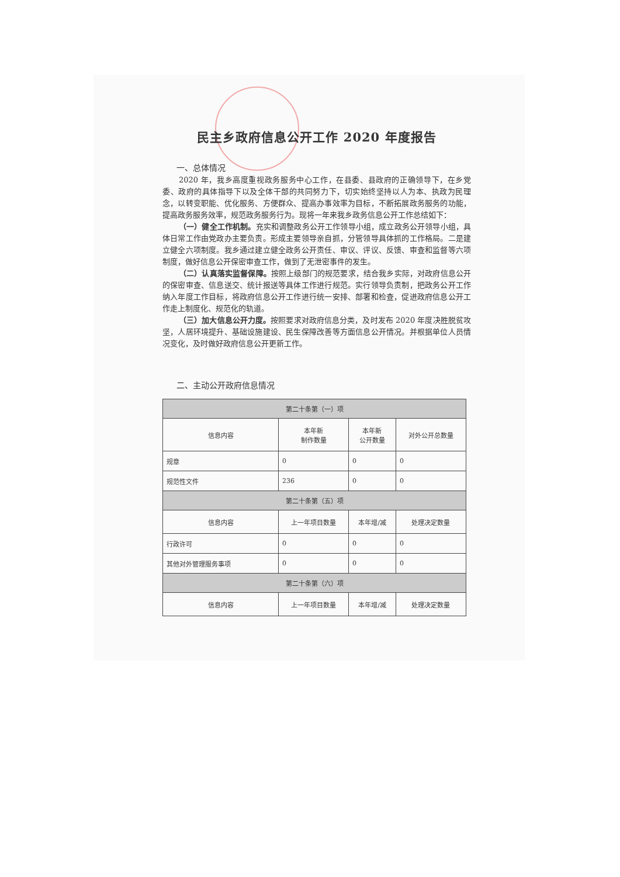民主乡政府信息公开工作 2020 年度报告
一、总体情况
2020 年，我乡高度重视政务服务中心工作，在县委、县政府的正确领导下，在乡党委、政府的具体指导下以及全体干部的共同努力下，切实始终坚持以人为本、执政为民理念，以转变职能、优化服务、方便群众、提高办事效率为目标，不断拓展政务服务的功能，提高政务服务效率，规范政务服务行为。现将一年来我乡政务信息公开工作总结如下：
（一）健全工作机制。充实和调整政务公开工作领导小组，成立政务公开领导小组，具体日常工作由党政办主要负责。形成主要领导亲自抓，分管领导具体抓的工作格局。二是建立健全六项制度。我乡通过建立健全政务公开责任、审议、评议、反馈、审查和监督等六项制度，做好信息公开保密审查工作，做到了无泄密事件的发生。
（二）认真落实监督保障。按照上级部门的规范要求，结合我乡实际，对政府信息公开的保密审查、信息送交、统计报送等具体工作进行规范。实行领导负责制，把政务公开工作纳入年度工作目标，将政府信息公开工作进行统一安排、部署和检查，促进政府信息公开工作走上制度化、规范化的轨道。
（三）加大信息公开力度。按照要求对政府信息分类，及时发布 2020 年度决胜脱贫攻坚，人居环境提升、基础设施建设、民生保障改善等方面信息公开情况。并根据单位人员情况变化，及时做好政府信息公开更新工作。
二、主动公开政府信息情况
| 第二十条第（一）项 | | | |
| --- | --- | --- | --- |
| 信息内容 | 本年新 制作数量 | 本年新 公开数量 | 对外公开总数量 |
| 规章 | 0 | 0 | 0 |
| 规范性文件 | 236 | 0 | 0 |
| 第二十条第（五）项 | | | |
| 信息内容 | 上一年项目数量 | 本年增/减 | 处理决定数量 |
| 行政许可 | 0 | 0 | 0 |
| 其他对外管理服务事项 | 0 | 0 | 0 |
| 第二十条第（六）项 | | | |
| 信息内容 | 上一年项目数量 | 本年增/减 | 处理决定数量 |